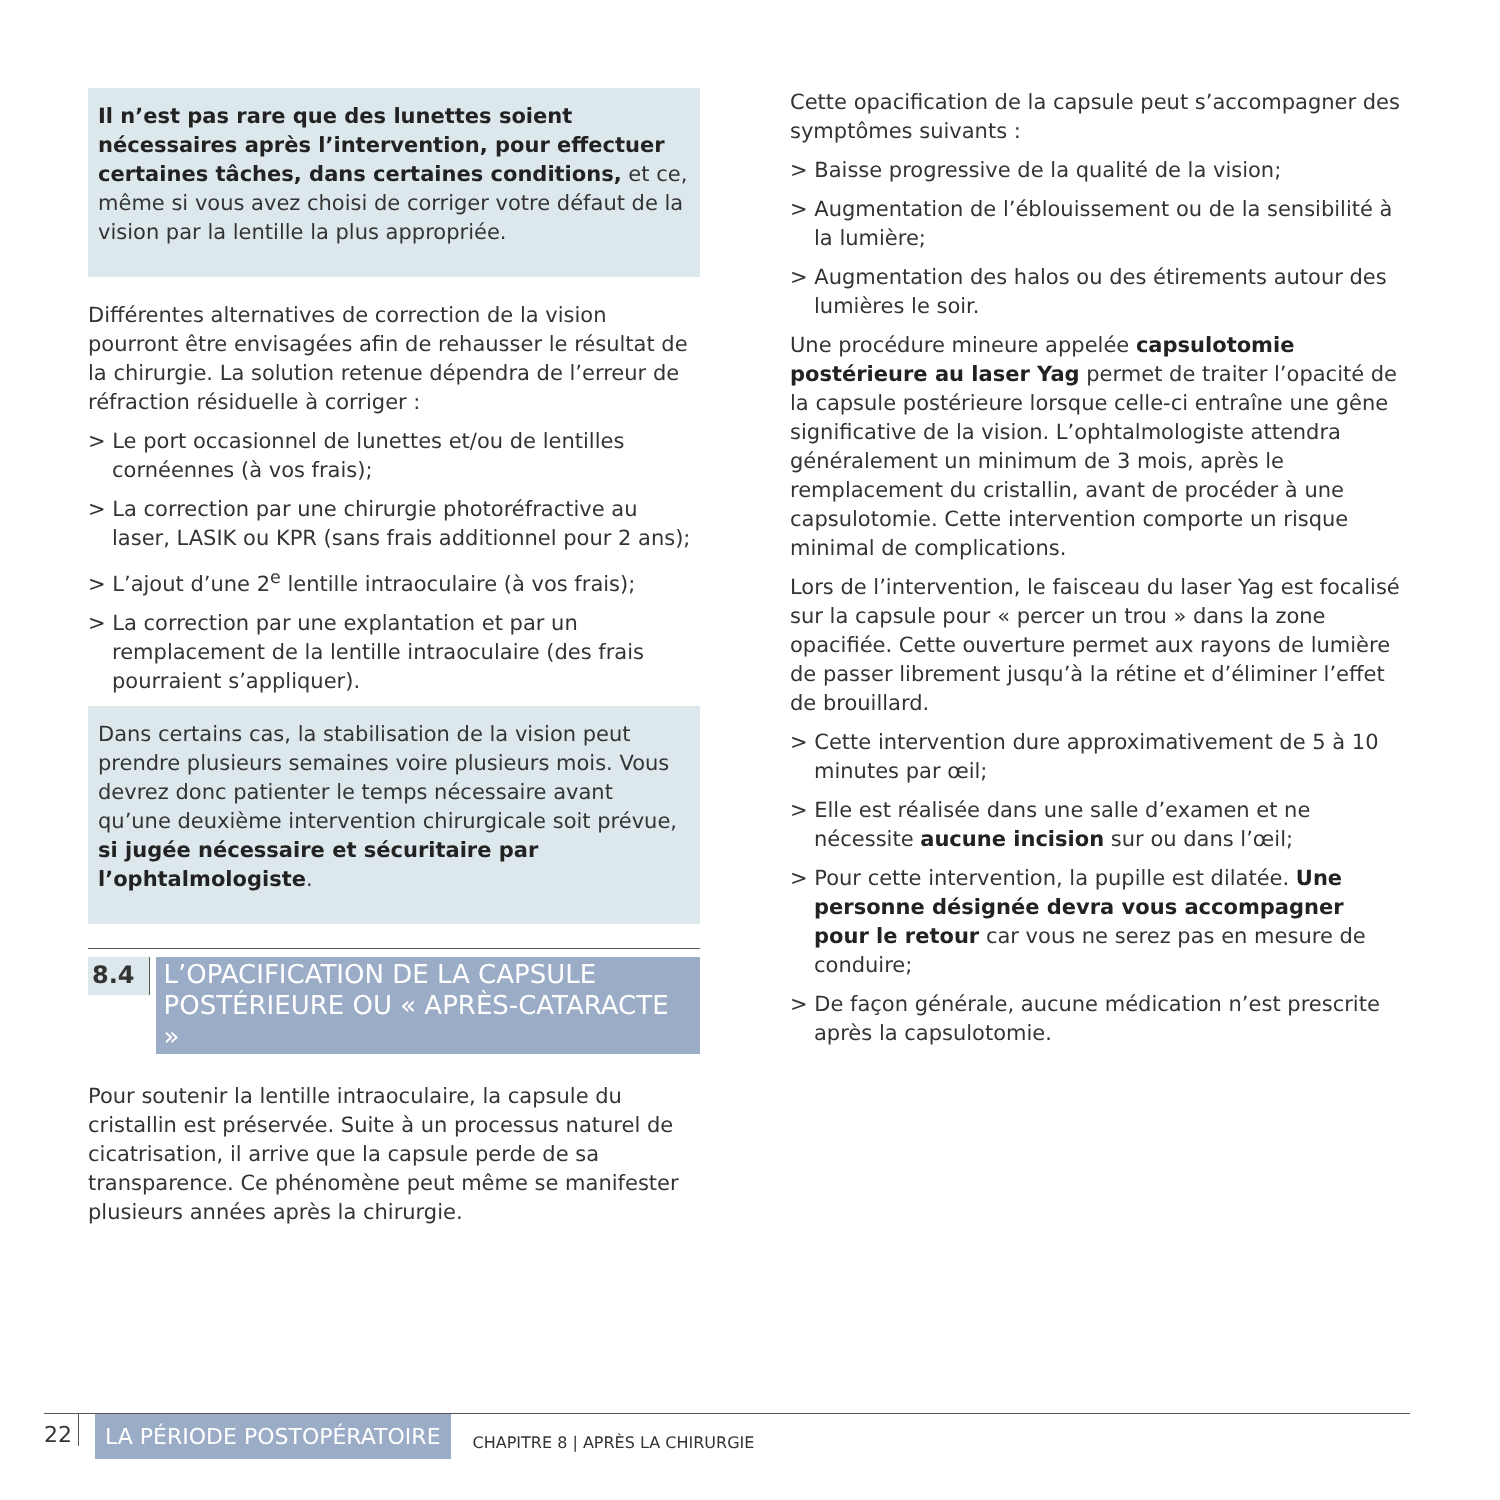Il n’est pas rare que des lunettes soient nécessaires après l’intervention, pour effectuer certaines tâches, dans certaines conditions, et ce, même si vous avez choisi de corriger votre défaut de la vision par la lentille la plus appropriée.
Différentes alternatives de correction de la vision pourront être envisagées afin de rehausser le résultat de la chirurgie. La solution retenue dépendra de l’erreur de réfraction résiduelle à corriger :
> Le port occasionnel de lunettes et/ou de lentilles cornéennes (à vos frais);
> La correction par une chirurgie photoréfractive au laser, LASIK ou KPR (sans frais additionnel pour 2 ans);
> L’ajout d’une 2<sup>e</sup> lentille intraoculaire (à vos frais);
> La correction par une explantation et par un remplacement de la lentille intraoculaire (des frais pourraient s’appliquer).
Dans certains cas, la stabilisation de la vision peut prendre plusieurs semaines voire plusieurs mois. Vous devrez donc patienter le temps nécessaire avant qu’une deuxième intervention chirurgicale soit prévue, si jugée nécessaire et sécuritaire par l’ophtalmologiste.
8.4
L’OPACIFICATION DE LA CAPSULE POSTÉRIEURE OU « APRÈS-CATARACTE »
Pour soutenir la lentille intraoculaire, la capsule du cristallin est préservée. Suite à un processus naturel de cicatrisation, il arrive que la capsule perde de sa transparence. Ce phénomène peut même se manifester plusieurs années après la chirurgie.
Cette opacification de la capsule peut s’accompagner des symptômes suivants :
> Baisse progressive de la qualité de la vision;
> Augmentation de l’éblouissement ou de la sensibilité à la lumière;
> Augmentation des halos ou des étirements autour des lumières le soir.
Une procédure mineure appelée capsulotomie postérieure au laser Yag permet de traiter l’opacité de la capsule postérieure lorsque celle-ci entraîne une gêne significative de la vision. L’ophtalmologiste attendra généralement un minimum de 3 mois, après le remplacement du cristallin, avant de procéder à une capsulotomie. Cette intervention comporte un risque minimal de complications.
Lors de l’intervention, le faisceau du laser Yag est focalisé sur la capsule pour « percer un trou » dans la zone opacifiée. Cette ouverture permet aux rayons de lumière de passer librement jusqu’à la rétine et d’éliminer l’effet de brouillard.
> Cette intervention dure approximativement de 5 à 10 minutes par œil;
> Elle est réalisée dans une salle d’examen et ne nécessite aucune incision sur ou dans l’œil;
> Pour cette intervention, la pupille est dilatée. Une personne désignée devra vous accompagner pour le retour car vous ne serez pas en mesure de conduire;
> De façon générale, aucune médication n’est prescrite après la capsulotomie.
22 LA PÉRIODE POSTOPÉRATOIRE CHAPITRE 8 | APRÈS LA CHIRURGIE